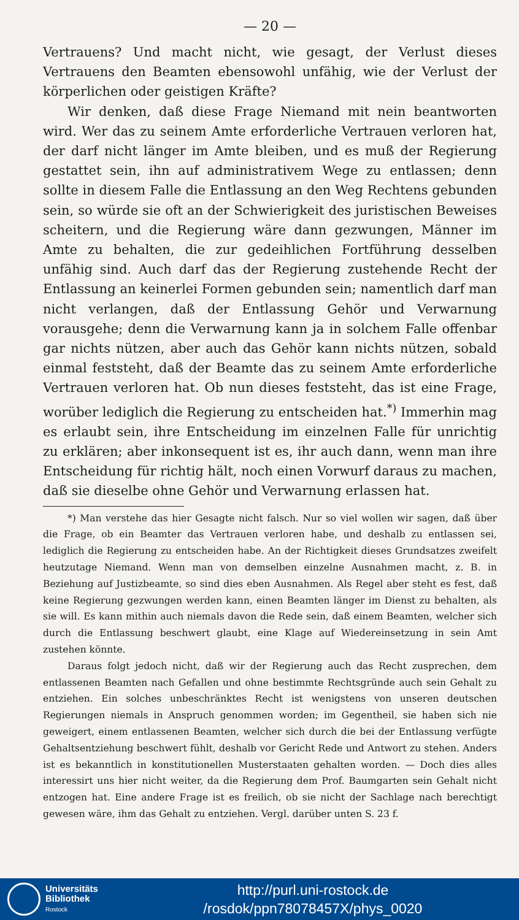— 20 —
Vertrauens? Und macht nicht, wie gesagt, der Verlust dieses Vertrauens den Beamten ebensowohl unfähig, wie der Verlust der körperlichen oder geistigen Kräfte?
Wir denken, daß diese Frage Niemand mit nein beantworten wird. Wer das zu seinem Amte erforderliche Vertrauen verloren hat, der darf nicht länger im Amte bleiben, und es muß der Regierung gestattet sein, ihn auf administrativem Wege zu entlassen; denn sollte in diesem Falle die Entlassung an den Weg Rechtens gebunden sein, so würde sie oft an der Schwierigkeit des juristischen Beweises scheitern, und die Regierung wäre dann gezwungen, Männer im Amte zu behalten, die zur gedeihlichen Fortführung desselben unfähig sind. Auch darf das der Regierung zustehende Recht der Entlassung an keinerlei Formen gebunden sein; namentlich darf man nicht verlangen, daß der Entlassung Gehör und Verwarnung vorausgehe; denn die Verwarnung kann ja in solchem Falle offenbar gar nichts nützen, aber auch das Gehör kann nichts nützen, sobald einmal feststeht, daß der Beamte das zu seinem Amte erforderliche Vertrauen verloren hat. Ob nun dieses feststeht, das ist eine Frage, worüber lediglich die Regierung zu entscheiden hat.<sup>*)</sup> Immerhin mag es erlaubt sein, ihre Entscheidung im einzelnen Falle für unrichtig zu erklären; aber inkonsequent ist es, ihr auch dann, wenn man ihre Entscheidung für richtig hält, noch einen Vorwurf daraus zu machen, daß sie dieselbe ohne Gehör und Verwarnung erlassen hat.
*) Man verstehe das hier Gesagte nicht falsch. Nur so viel wollen wir sagen, daß über die Frage, ob ein Beamter das Vertrauen verloren habe, und deshalb zu entlassen sei, lediglich die Regierung zu entscheiden habe. An der Richtigkeit dieses Grundsatzes zweifelt heutzutage Niemand. Wenn man von demselben einzelne Ausnahmen macht, z. B. in Beziehung auf Justizbeamte, so sind dies eben Ausnahmen. Als Regel aber steht es fest, daß keine Regierung gezwungen werden kann, einen Beamten länger im Dienst zu behalten, als sie will. Es kann mithin auch niemals davon die Rede sein, daß einem Beamten, welcher sich durch die Entlassung beschwert glaubt, eine Klage auf Wiedereinsetzung in sein Amt zustehen könnte.
Daraus folgt jedoch nicht, daß wir der Regierung auch das Recht zusprechen, dem entlassenen Beamten nach Gefallen und ohne bestimmte Rechtsgründe auch sein Gehalt zu entziehen. Ein solches unbeschränktes Recht ist wenigstens von unseren deutschen Regierungen niemals in Anspruch genommen worden; im Gegentheil, sie haben sich nie geweigert, einem entlassenen Beamten, welcher sich durch die bei der Entlassung verfügte Gehaltsentziehung beschwert fühlt, deshalb vor Gericht Rede und Antwort zu stehen. Anders ist es bekanntlich in konstitutionellen Musterstaaten gehalten worden. — Doch dies alles interessirt uns hier nicht weiter, da die Regierung dem Prof. Baumgarten sein Gehalt nicht entzogen hat. Eine andere Frage ist es freilich, ob sie nicht der Sachlage nach berechtigt gewesen wäre, ihm das Gehalt zu entziehen. Vergl. darüber unten S. 23 f.
Universitäts
Bibliothek
Rostock
http://purl.uni-rostock.de
/rosdok/ppn78078457X/phys_0020